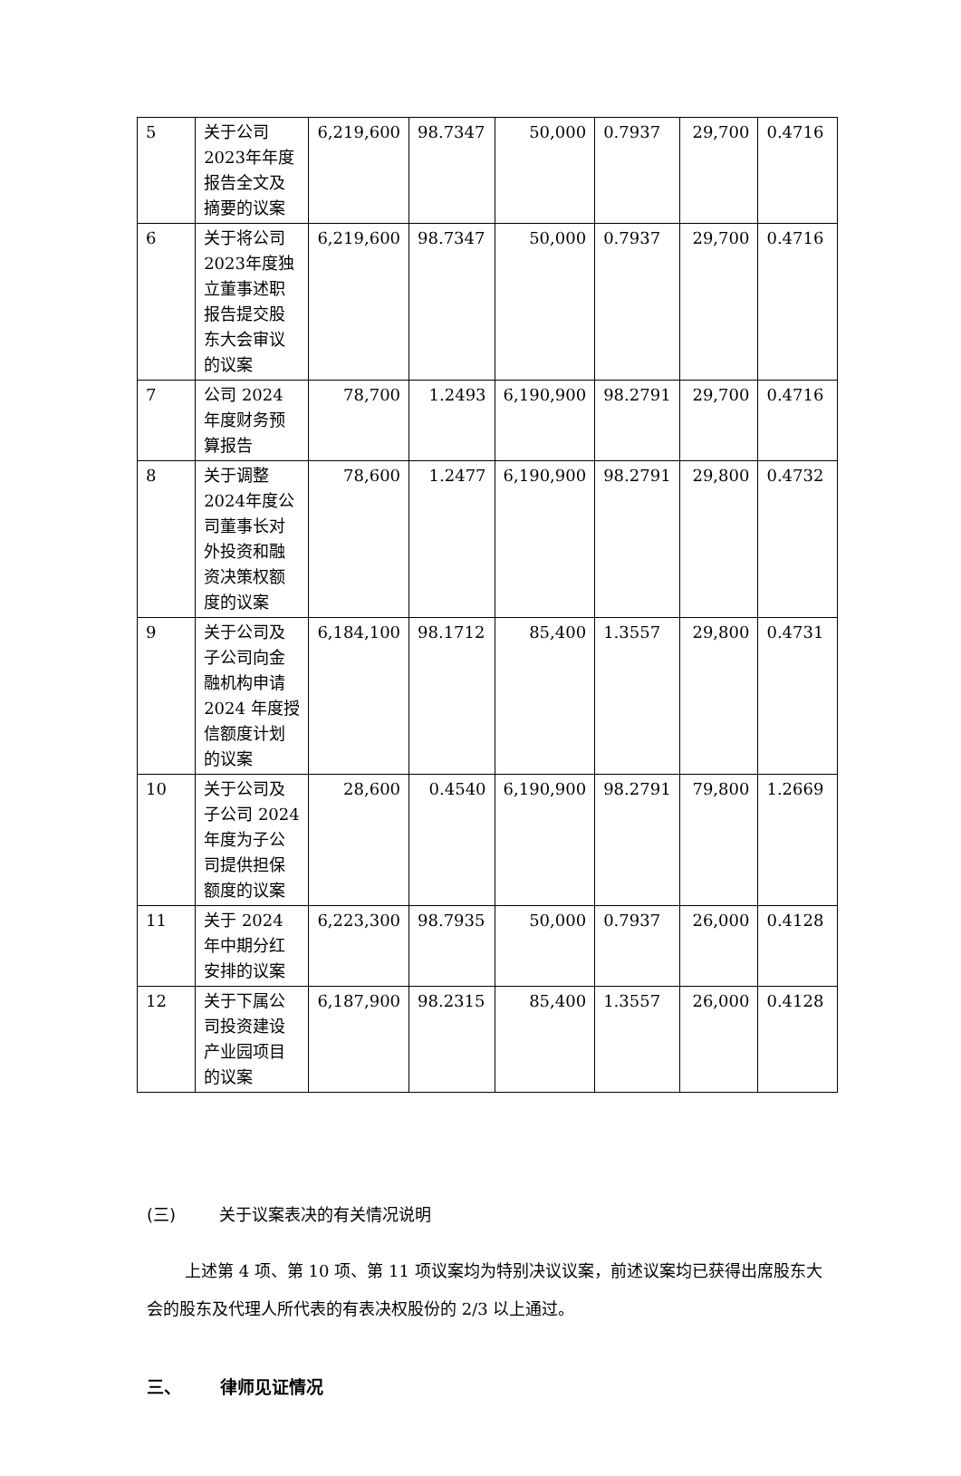| 5 | 关于公司2023年年度报告全文及摘要的议案 | 6,219,600 | 98.7347 | 50,000 | 0.7937 | 29,700 | 0.4716 |
| 6 | 关于将公司2023年度独立董事述职报告提交股东大会审议的议案 | 6,219,600 | 98.7347 | 50,000 | 0.7937 | 29,700 | 0.4716 |
| 7 | 公司 2024 年度财务预算报告 | 78,700 | 1.2493 | 6,190,900 | 98.2791 | 29,700 | 0.4716 |
| 8 | 关于调整2024年度公司董事长对外投资和融资决策权额度的议案 | 78,600 | 1.2477 | 6,190,900 | 98.2791 | 29,800 | 0.4732 |
| 9 | 关于公司及子公司向金融机构申请 2024 年度授信额度计划的议案 | 6,184,100 | 98.1712 | 85,400 | 1.3557 | 29,800 | 0.4731 |
| 10 | 关于公司及子公司 2024 年度为子公司提供担保额度的议案 | 28,600 | 0.4540 | 6,190,900 | 98.2791 | 79,800 | 1.2669 |
| 11 | 关于 2024 年中期分红安排的议案 | 6,223,300 | 98.7935 | 50,000 | 0.7937 | 26,000 | 0.4128 |
| 12 | 关于下属公司投资建设产业园项目的议案 | 6,187,900 | 98.2315 | 85,400 | 1.3557 | 26,000 | 0.4128 |
(三) 关于议案表决的有关情况说明
上述第 4 项、第 10 项、第 11 项议案均为特别决议议案，前述议案均已获得出席股东大会的股东及代理人所代表的有表决权股份的 2/3 以上通过。
三、 律师见证情况